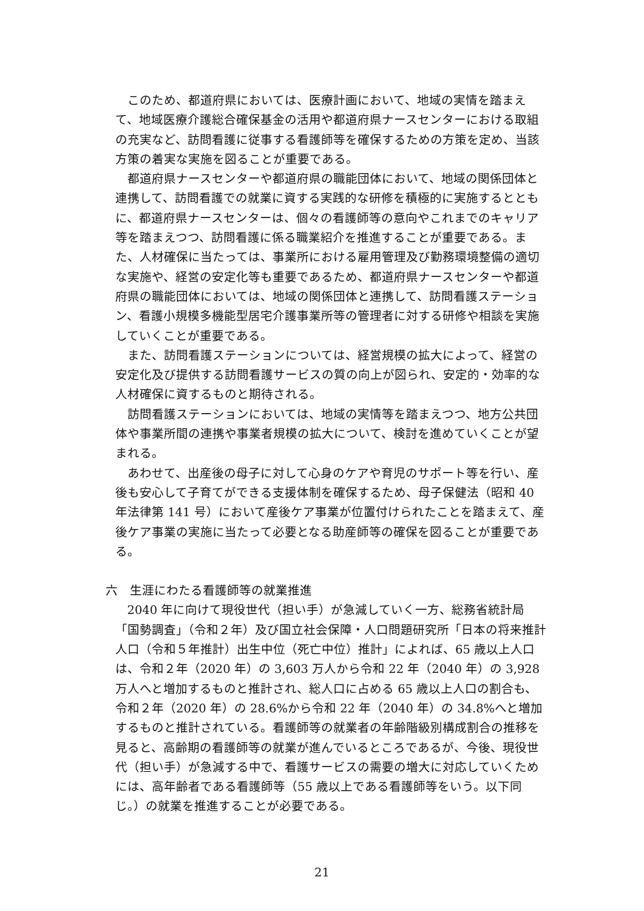このため、都道府県においては、医療計画において、地域の実情を踏まえて、地域医療介護総合確保基金の活用や都道府県ナースセンターにおける取組の充実など、訪問看護に従事する看護師等を確保するための方策を定め、当該方策の着実な実施を図ることが重要である。
都道府県ナースセンターや都道府県の職能団体において、地域の関係団体と連携して、訪問看護での就業に資する実践的な研修を積極的に実施するとともに、都道府県ナースセンターは、個々の看護師等の意向やこれまでのキャリア等を踏まえつつ、訪問看護に係る職業紹介を推進することが重要である。また、人材確保に当たっては、事業所における雇用管理及び勤務環境整備の適切な実施や、経営の安定化等も重要であるため、都道府県ナースセンターや都道府県の職能団体においては、地域の関係団体と連携して、訪問看護ステーション、看護小規模多機能型居宅介護事業所等の管理者に対する研修や相談を実施していくことが重要である。
また、訪問看護ステーションについては、経営規模の拡大によって、経営の安定化及び提供する訪問看護サービスの質の向上が図られ、安定的・効率的な人材確保に資するものと期待される。
訪問看護ステーションにおいては、地域の実情等を踏まえつつ、地方公共団体や事業所間の連携や事業者規模の拡大について、検討を進めていくことが望まれる。
あわせて、出産後の母子に対して心身のケアや育児のサポート等を行い、産後も安心して子育てができる支援体制を確保するため、母子保健法（昭和 40 年法律第 141 号）において産後ケア事業が位置付けられたことを踏まえて、産後ケア事業の実施に当たって必要となる助産師等の確保を図ることが重要である。
六　生涯にわたる看護師等の就業推進
2040 年に向けて現役世代（担い手）が急減していく一方、総務省統計局「国勢調査」（令和２年）及び国立社会保障・人口問題研究所「日本の将来推計人口（令和５年推計）出生中位（死亡中位）推計」によれば、65 歳以上人口は、令和２年（2020 年）の 3,603 万人から令和 22 年（2040 年）の 3,928 万人へと増加するものと推計され、総人口に占める 65 歳以上人口の割合も、令和２年（2020 年）の 28.6%から令和 22 年（2040 年）の 34.8%へと増加するものと推計されている。看護師等の就業者の年齢階級別構成割合の推移を見ると、高齢期の看護師等の就業が進んでいるところであるが、今後、現役世代（担い手）が急減する中で、看護サービスの需要の増大に対応していくためには、高年齢者である看護師等（55 歳以上である看護師等をいう。以下同じ。）の就業を推進することが必要である。
21